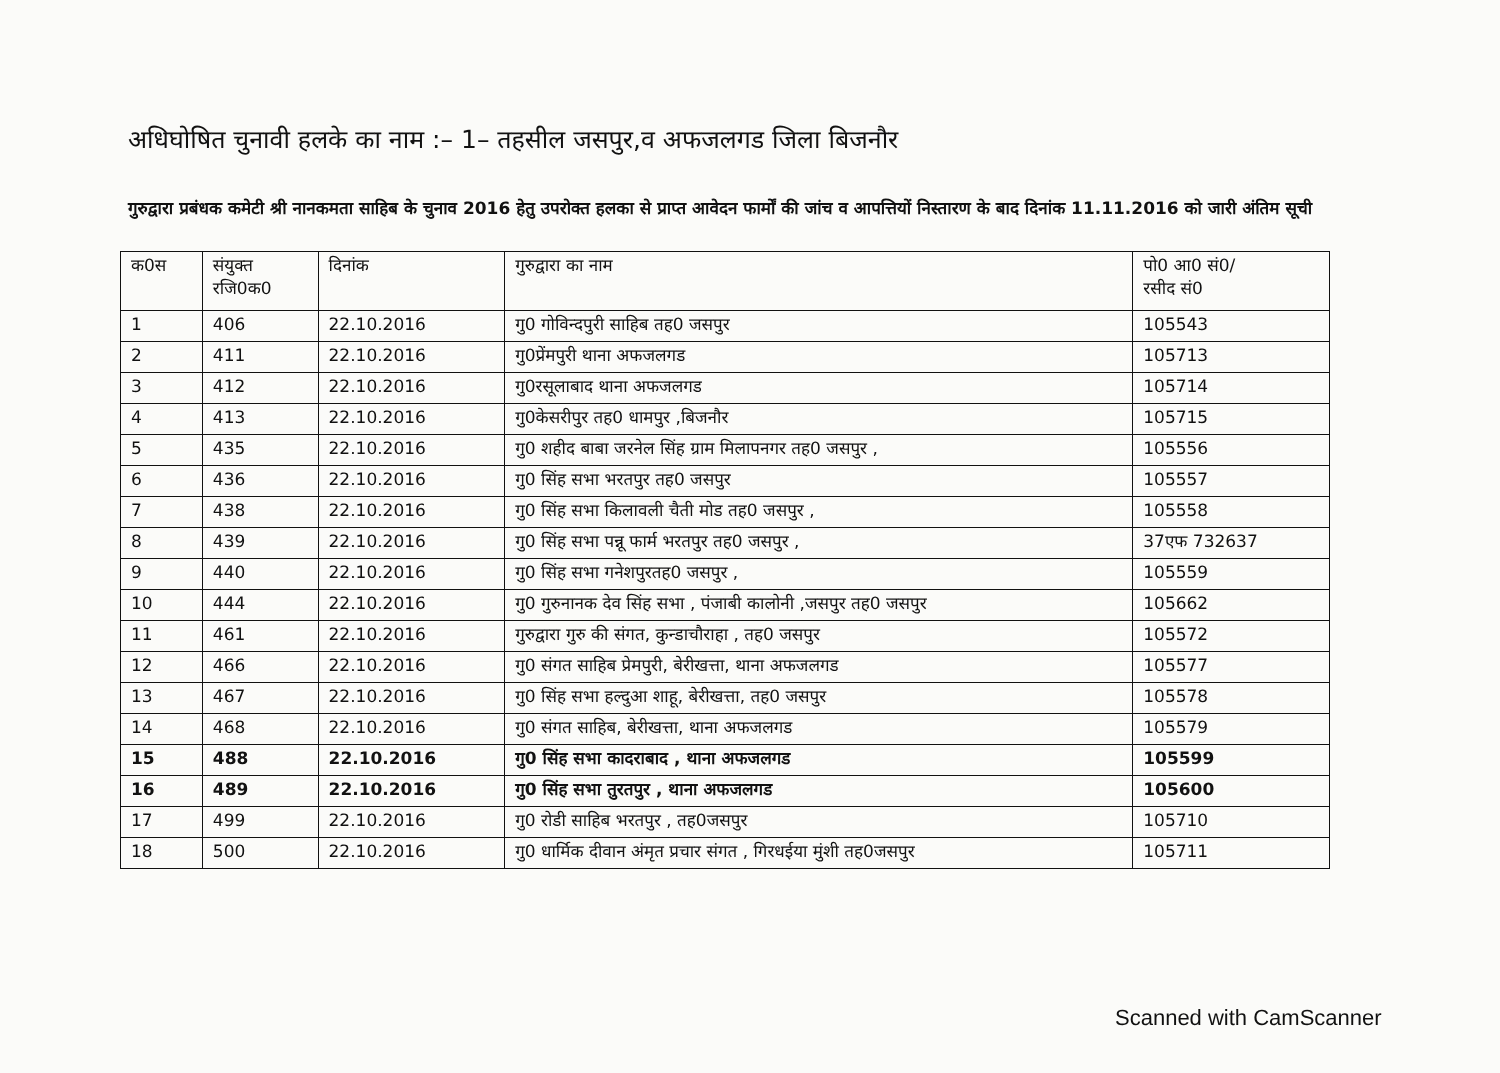अधिघोषित चुनावी हलके का नाम :– 1– तहसील जसपुर,व अफजलगड जिला बिजनौर
गुरुद्वारा प्रबंधक कमेटी श्री नानकमता साहिब के चुनाव 2016 हेतु उपरोक्त हलका से प्राप्त आवेदन फार्मों की जांच व आपत्तियों निस्तारण के बाद दिनांक 11.11.2016 को जारी अंतिम सूची
| क0स | संयुक्त रजि0क0 | दिनांक | गुरुद्वारा का नाम | पो0 आ0 सं0/ रसीद सं0 |
| --- | --- | --- | --- | --- |
| 1 | 406 | 22.10.2016 | गु0 गोविन्दपुरी साहिब तह0 जसपुर | 105543 |
| 2 | 411 | 22.10.2016 | गु0प्रेंमपुरी थाना अफजलगड | 105713 |
| 3 | 412 | 22.10.2016 | गु0रसूलाबाद थाना अफजलगड | 105714 |
| 4 | 413 | 22.10.2016 | गु0केसरीपुर तह0 धामपुर ,बिजनौर | 105715 |
| 5 | 435 | 22.10.2016 | गु0 शहीद बाबा जरनेल सिंह ग्राम मिलापनगर तह0 जसपुर , | 105556 |
| 6 | 436 | 22.10.2016 | गु0 सिंह सभा भरतपुर तह0 जसपुर | 105557 |
| 7 | 438 | 22.10.2016 | गु0 सिंह सभा किलावली चैती मोड तह0 जसपुर , | 105558 |
| 8 | 439 | 22.10.2016 | गु0 सिंह सभा पन्नू फार्म भरतपुर तह0 जसपुर , | 37एफ 732637 |
| 9 | 440 | 22.10.2016 | गु0 सिंह सभा गनेशपुरतह0 जसपुर , | 105559 |
| 10 | 444 | 22.10.2016 | गु0 गुरुनानक देव सिंह सभा , पंजाबी कालोनी ,जसपुर तह0 जसपुर | 105662 |
| 11 | 461 | 22.10.2016 | गुरुद्वारा गुरु की संगत, कुन्डाचौराहा , तह0 जसपुर | 105572 |
| 12 | 466 | 22.10.2016 | गु0 संगत साहिब प्रेमपुरी, बेरीखत्ता, थाना अफजलगड | 105577 |
| 13 | 467 | 22.10.2016 | गु0 सिंह सभा हल्दुआ शाहू, बेरीखत्ता, तह0 जसपुर | 105578 |
| 14 | 468 | 22.10.2016 | गु0 संगत साहिब, बेरीखत्ता, थाना अफजलगड | 105579 |
| 15 | 488 | 22.10.2016 | गु0 सिंह सभा कादराबाद , थाना अफजलगड | 105599 |
| 16 | 489 | 22.10.2016 | गु0 सिंह सभा तुरतपुर , थाना अफजलगड | 105600 |
| 17 | 499 | 22.10.2016 | गु0 रोडी साहिब भरतपुर , तह0जसपुर | 105710 |
| 18 | 500 | 22.10.2016 | गु0 धार्मिक दीवान अंमृत प्रचार संगत , गिरधईया मुंशी तह0जसपुर | 105711 |
Scanned with CamScanner